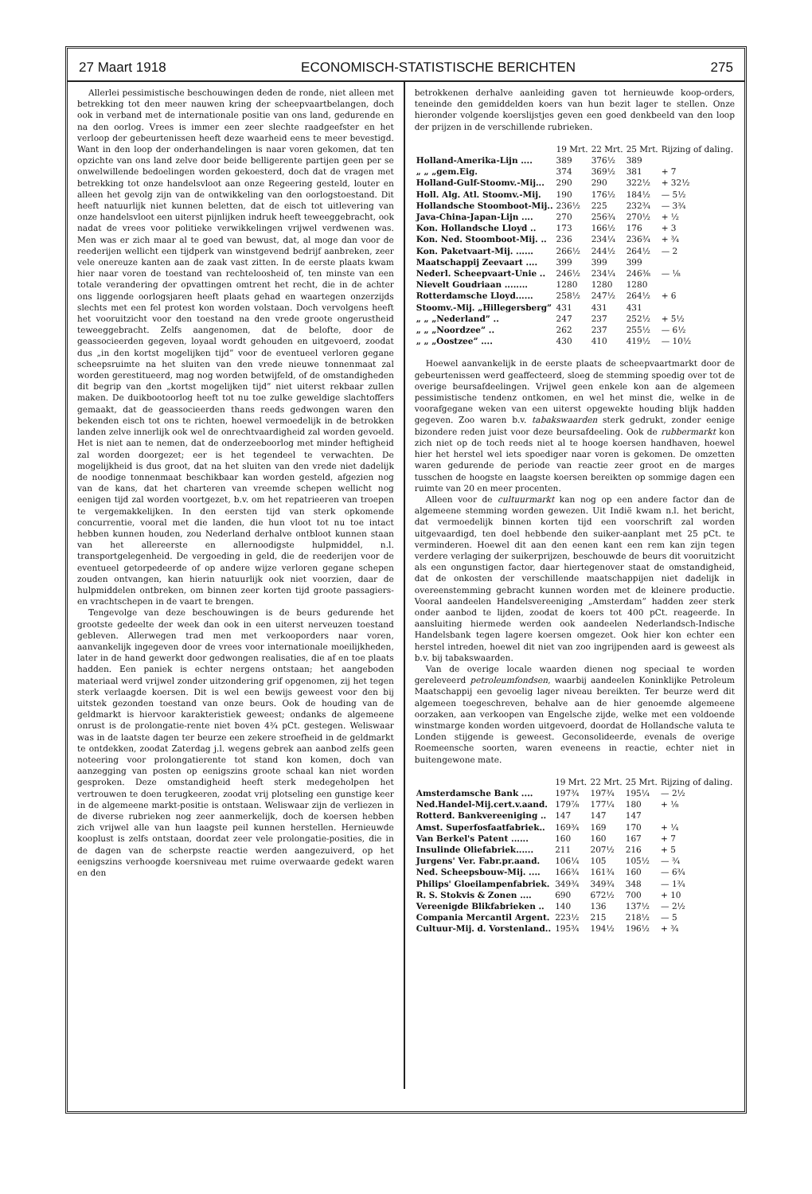27 Maart 1918 ECONOMISCH-STATISTISCHE BERICHTEN 275
Allerlei pessimistische beschouwingen deden de ronde, niet alleen met betrekking tot den meer nauwen kring der scheepvaartbelangen, doch ook in verband met de internationale positie van ons land, gedurende en na den oorlog. Vrees is immer een zeer slechte raadgeefster en het verloop der gebeurtenissen heeft deze waarheid eens te meer bevestigd. Want in den loop der onderhandelingen is naar voren gekomen, dat ten opzichte van ons land zelve door beide belligerente partijen geen per se onwelwillende bedoelingen worden gekoesterd, doch dat de vragen met betrekking tot onze handelsvloot aan onze Regeering gesteld, louter en alleen het gevolg zijn van de ontwikkeling van den oorlogstoestand. Dit heeft natuurlijk niet kunnen beletten, dat de eisch tot uitlevering van onze handelsvloot een uiterst pijnlijken indruk heeft teweeggebracht, ook nadat de vrees voor politieke verwikkelingen vrijwel verdwenen was. Men was er zich maar al te goed van bewust, dat, al moge dan voor de reederijen wellicht een tijdperk van winstgevend bedrijf aanbreken, zeer vele onereuze kanten aan de zaak vast zitten. In de eerste plaats kwam hier naar voren de toestand van rechteloosheid of, ten minste van een totale verandering der opvattingen omtrent het recht, die in de achter ons liggende oorlogsjaren heeft plaats gehad en waartegen onzerzijds slechts met een fel protest kon worden volstaan. Doch vervolgens heeft het vooruitzicht voor den toestand na den vrede groote ongerustheid teweeggebracht. Zelfs aangenomen, dat de belofte, door de geassocieerden gegeven, loyaal wordt gehouden en uitgevoerd, zoodat dus „in den kortst mogelijken tijd” voor de eventueel verloren gegane scheepsruimte na het sluiten van den vrede nieuwe tonnenmaat zal worden gerestitueerd, mag nog worden betwijfeld, of de omstandigheden dit begrip van den „kortst mogelijken tijd” niet uiterst rekbaar zullen maken. De duikbootoorlog heeft tot nu toe zulke geweldige slachtoffers gemaakt, dat de geassocieerden thans reeds gedwongen waren den bekenden eisch tot ons te richten, hoewel vermoedelijk in de betrokken landen zelve innerlijk ook wel de onrechtvaardigheid zal worden gevoeld. Het is niet aan te nemen, dat de onderzeeboorlog met minder heftigheid zal worden doorgezet; eer is het tegendeel te verwachten. De mogelijkheid is dus groot, dat na het sluiten van den vrede niet dadelijk de noodige tonnenmaat beschikbaar kan worden gesteld, afgezien nog van de kans, dat het charteren van vreemde schepen wellicht nog eenigen tijd zal worden voortgezet, b.v. om het repatrieeren van troepen te vergemakkelijken. In den eersten tijd van sterk opkomende concurrentie, vooral met die landen, die hun vloot tot nu toe intact hebben kunnen houden, zou Nederland derhalve ontbloot kunnen staan van het allereerste en allernoodigste hulpmiddel, n.l. transportgelegenheid. De vergoeding in geld, die de reederijen voor de eventueel getorpedeerde of op andere wijze verloren gegane schepen zouden ontvangen, kan hierin natuurlijk ook niet voorzien, daar de hulpmiddelen ontbreken, om binnen zeer korten tijd groote passagiers- en vrachtschepen in de vaart te brengen.
Tengevolge van deze beschouwingen is de beurs gedurende het grootste gedeelte der week dan ook in een uiterst nerveuzen toestand gebleven. Allerwegen trad men met verkooporders naar voren, aanvankelijk ingegeven door de vrees voor internationale moeilijkheden, later in de hand gewerkt door gedwongen realisaties, die af en toe plaats hadden. Een paniek is echter nergens ontstaan; het aangeboden materiaal werd vrijwel zonder uitzondering grif opgenomen, zij het tegen sterk verlaagde koersen. Dit is wel een bewijs geweest voor den bij uitstek gezonden toestand van onze beurs. Ook de houding van de geldmarkt is hiervoor karakteristiek geweest; ondanks de algemeene onrust is de prolongatie-rente niet boven 4¾ pCt. gestegen. Weliswaar was in de laatste dagen ter beurze een zekere stroefheid in de geldmarkt te ontdekken, zoodat Zaterdag j.l. wegens gebrek aan aanbod zelfs geen noteering voor prolongatierente tot stand kon komen, doch van aanzegging van posten op eenigszins groote schaal kan niet worden gesproken. Deze omstandigheid heeft sterk medegeholpen het vertrouwen te doen terugkeeren, zoodat vrij plotseling een gunstige keer in de algemeene markt-positie is ontstaan. Weliswaar zijn de verliezen in de diverse rubrieken nog zeer aanmerkelijk, doch de koersen hebben zich vrijwel alle van hun laagste peil kunnen herstellen. Hernieuwde kooplust is zelfs ontstaan, doordat zeer vele prolongatie-posities, die in de dagen van de scherpste reactie werden aangezuiverd, op het eenigszins verhoogde koersniveau met ruime overwaarde gedekt waren en den
betrokkenen derhalve aanleiding gaven tot hernieuwde koop-orders, teneinde den gemiddelden koers van hun bezit lager te stellen. Onze hieronder volgende koerslijstjes geven een goed denkbeeld van den loop der prijzen in de verschillende rubrieken.
| | 19 Mrt. | 22 Mrt. | 25 Mrt. | Rijzing of daling. |
| --- | --- | --- | --- | --- |
| Holland-Amerika-Lijn .... | 389 | 376½ | 389 | |
| „ „ „gem.Eig. | 374 | 369½ | 381 | + 7 |
| Holland-Gulf-Stoomv.-Mij... | 290 | 290 | 322½ | + 32½ |
| Holl. Alg. Atl. Stoomv.-Mij. | 190 | 176½ | 184½ | — 5½ |
| Hollandsche Stoomboot-Mij.. | 236½ | 225 | 232¾ | — 3¾ |
| Java-China-Japan-Lijn .... | 270 | 256¾ | 270½ | + ½ |
| Kon. Hollandsche Lloyd .. | 173 | 166½ | 176 | + 3 |
| Kon. Ned. Stoomboot-Mij. .. | 236 | 234¼ | 236¾ | + ¾ |
| Kon. Paketvaart-Mij. ...... | 266½ | 244½ | 264½ | — 2 |
| Maatschappij Zeevaart .... | 399 | 399 | 399 | |
| Nederl. Scheepvaart-Unie .. | 246½ | 234¼ | 246⅜ | — ⅛ |
| Nievelt Goudriaan ........ | 1280 | 1280 | 1280 | |
| Rotterdamsche Lloyd...... | 258½ | 247½ | 264½ | + 6 |
| Stoomv.-Mij. „Hillegersberg” | 431 | 431 | 431 | |
| „ „ „Nederland” .. | 247 | 237 | 252½ | + 5½ |
| „ „ „Noordzee” .. | 262 | 237 | 255½ | — 6½ |
| „ „ „Oostzee” .... | 430 | 410 | 419½ | — 10½ |
Hoewel aanvankelijk in de eerste plaats de scheepvaartmarkt door de gebeurtenissen werd geaffecteerd, sloeg de stemming spoedig over tot de overige beursafdeelingen. Vrijwel geen enkele kon aan de algemeen pessimistische tendenz ontkomen, en wel het minst die, welke in de voorafgegane weken van een uiterst opgewekte houding blijk hadden gegeven. Zoo waren b.v. tabakswaarden sterk gedrukt, zonder eenige bizondere reden juist voor deze beursafdeeling. Ook de rubbermarkt kon zich niet op de toch reeds niet al te hooge koersen handhaven, hoewel hier het herstel wel iets spoediger naar voren is gekomen. De omzetten waren gedurende de periode van reactie zeer groot en de marges tusschen de hoogste en laagste koersen bereikten op sommige dagen een ruimte van 20 en meer procenten.
Alleen voor de cultuurmarkt kan nog op een andere factor dan de algemeene stemming worden gewezen. Uit Indië kwam n.l. het bericht, dat vermoedelijk binnen korten tijd een voorschrift zal worden uitgevaardigd, ten doel hebbende den suiker-aanplant met 25 pCt. te verminderen. Hoewel dit aan den eenen kant een rem kan zijn tegen verdere verlaging der suikerprijzen, beschouwde de beurs dit vooruitzicht als een ongunstigen factor, daar hiertegenover staat de omstandigheid, dat de onkosten der verschillende maatschappijen niet dadelijk in overeenstemming gebracht kunnen worden met de kleinere productie. Vooral aandeelen Handelsvereeniging „Amsterdam” hadden zeer sterk onder aanbod te lijden, zoodat de koers tot 400 pCt. reageerde. In aansluiting hiermede werden ook aandeelen Nederlandsch-Indische Handelsbank tegen lagere koersen omgezet. Ook hier kon echter een herstel intreden, hoewel dit niet van zoo ingrijpenden aard is geweest als b.v. bij tabakswaarden.
Van de overige locale waarden dienen nog speciaal te worden gereleveerd petroleumfondsen, waarbij aandeelen Koninklijke Petroleum Maatschappij een gevoelig lager niveau bereikten. Ter beurze werd dit algemeen toegeschreven, behalve aan de hier genoemde algemeene oorzaken, aan verkoopen van Engelsche zijde, welke met een voldoende winstmarge konden worden uitgevoerd, doordat de Hollandsche valuta te Londen stijgende is geweest. Geconsolideerde, evenals de overige Roemeensche soorten, waren eveneens in reactie, echter niet in buitengewone mate.
| | 19 Mrt. | 22 Mrt. | 25 Mrt. | Rijzing of daling. |
| --- | --- | --- | --- | --- |
| Amsterdamsche Bank .... | 197¾ | 197¾ | 195¼ | — 2½ |
| Ned.Handel-Mij.cert.v.aand. | 179⅞ | 177¼ | 180 | + ⅛ |
| Rotterd. Bankvereeniging .. | 147 | 147 | 147 | |
| Amst. Superfosfaatfabriek.. | 169¾ | 169 | 170 | + ¼ |
| Van Berkel's Patent ...... | 160 | 160 | 167 | + 7 |
| Insulinde Oliefabriek...... | 211 | 207½ | 216 | + 5 |
| Jurgens' Ver. Fabr.pr.aand. | 106¼ | 105 | 105½ | — ¾ |
| Ned. Scheepsbouw-Mij. .... | 166¾ | 161¾ | 160 | — 6¾ |
| Philips' Gloeilampenfabriek. | 349¾ | 349¾ | 348 | — 1¾ |
| R. S. Stokvis & Zonen .... | 690 | 672½ | 700 | + 10 |
| Vereenigde Blikfabrieken .. | 140 | 136 | 137½ | — 2½ |
| Compania Mercantil Argent. | 223½ | 215 | 218½ | — 5 |
| Cultuur-Mij. d. Vorstenland.. | 195¾ | 194½ | 196½ | + ¾ |